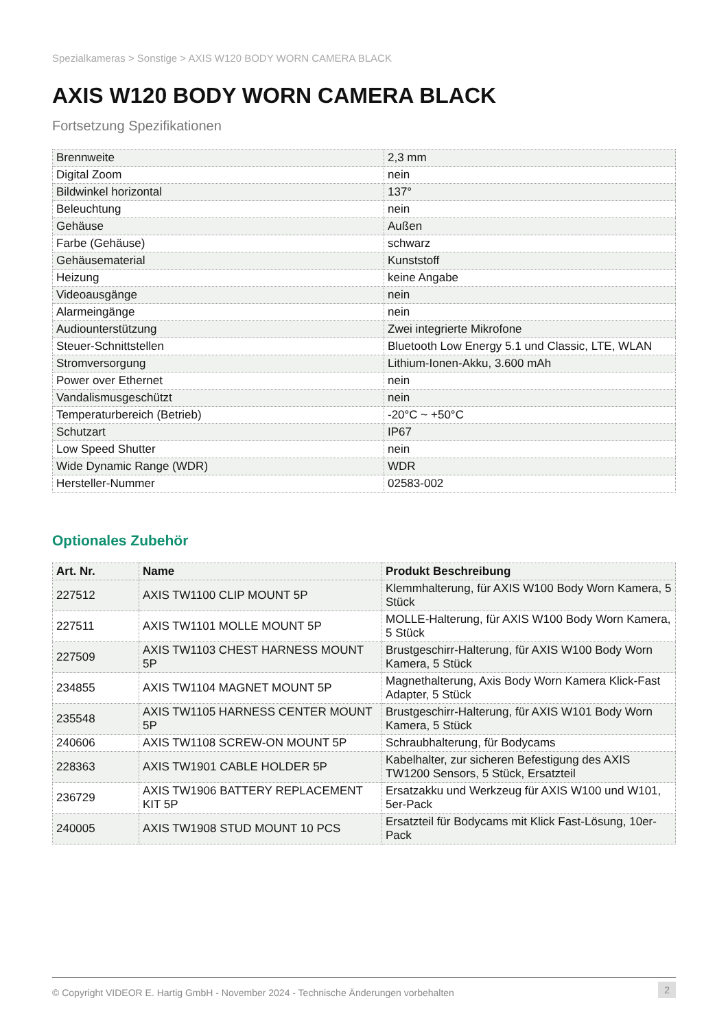Spezialkameras > Sonstige > AXIS W120 BODY WORN CAMERA BLACK
AXIS W120 BODY WORN CAMERA BLACK
Fortsetzung Spezifikationen
| Brennweite | 2,3 mm |
| Digital Zoom | nein |
| Bildwinkel horizontal | 137° |
| Beleuchtung | nein |
| Gehäuse | Außen |
| Farbe (Gehäuse) | schwarz |
| Gehäusematerial | Kunststoff |
| Heizung | keine Angabe |
| Videoausgänge | nein |
| Alarmeingänge | nein |
| Audiounterstützung | Zwei integrierte Mikrofone |
| Steuer-Schnittstellen | Bluetooth Low Energy 5.1 und Classic, LTE, WLAN |
| Stromversorgung | Lithium-Ionen-Akku, 3.600 mAh |
| Power over Ethernet | nein |
| Vandalismusgeschützt | nein |
| Temperaturbereich (Betrieb) | -20°C ~ +50°C |
| Schutzart | IP67 |
| Low Speed Shutter | nein |
| Wide Dynamic Range (WDR) | WDR |
| Hersteller-Nummer | 02583-002 |
Optionales Zubehör
| Art. Nr. | Name | Produkt Beschreibung |
| --- | --- | --- |
| 227512 | AXIS TW1100 CLIP MOUNT 5P | Klemmhalterung, für AXIS W100 Body Worn Kamera, 5 Stück |
| 227511 | AXIS TW1101 MOLLE MOUNT 5P | MOLLE-Halterung, für AXIS W100 Body Worn Kamera, 5 Stück |
| 227509 | AXIS TW1103 CHEST HARNESS MOUNT 5P | Brustgeschirr-Halterung, für AXIS W100 Body Worn Kamera, 5 Stück |
| 234855 | AXIS TW1104 MAGNET MOUNT 5P | Magnethalterung, Axis Body Worn Kamera Klick-Fast Adapter, 5 Stück |
| 235548 | AXIS TW1105 HARNESS CENTER MOUNT 5P | Brustgeschirr-Halterung, für AXIS W101 Body Worn Kamera, 5 Stück |
| 240606 | AXIS TW1108 SCREW-ON MOUNT 5P | Schraubhalterung, für Bodycams |
| 228363 | AXIS TW1901 CABLE HOLDER 5P | Kabelhalter, zur sicheren Befestigung des AXIS TW1200 Sensors, 5 Stück, Ersatzteil |
| 236729 | AXIS TW1906 BATTERY REPLACEMENT KIT 5P | Ersatzakku und Werkzeug für AXIS W100 und W101, 5er-Pack |
| 240005 | AXIS TW1908 STUD MOUNT 10 PCS | Ersatzteil für Bodycams mit Klick Fast-Lösung, 10er-Pack |
© Copyright VIDEOR E. Hartig GmbH - November 2024 - Technische Änderungen vorbehalten 2